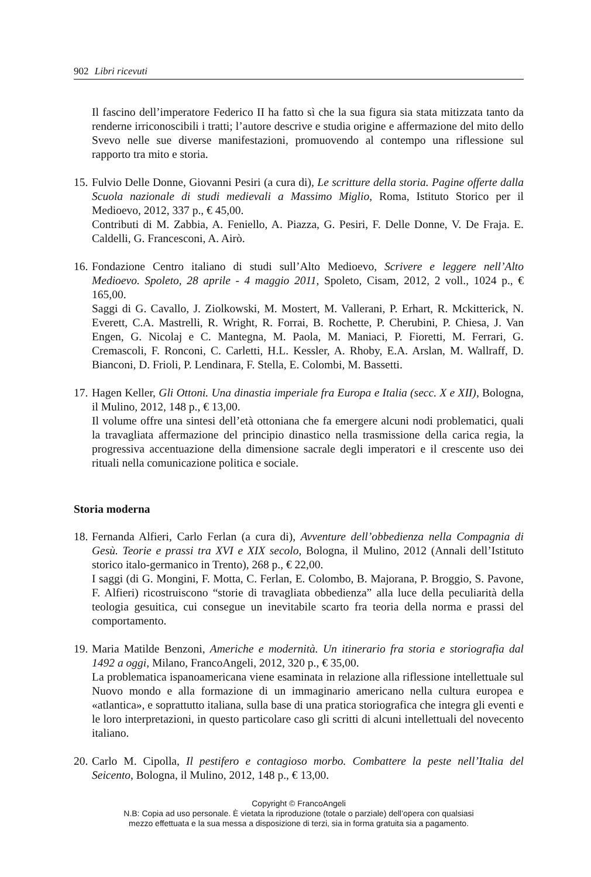902 Libri ricevuti
Il fascino dell’imperatore Federico II ha fatto sì che la sua figura sia stata mitizzata tanto da renderne irriconoscibili i tratti; l’autore descrive e studia origine e affermazione del mito dello Svevo nelle sue diverse manifestazioni, promuovendo al contempo una riflessione sul rapporto tra mito e storia.
15.
Fulvio Delle Donne, Giovanni Pesiri (a cura di), Le scritture della storia. Pagine offerte dalla Scuola nazionale di studi medievali a Massimo Miglio, Roma, Istituto Storico per il Medioevo, 2012, 337 p., € 45,00.
Contributi di M. Zabbia, A. Feniello, A. Piazza, G. Pesiri, F. Delle Donne, V. De Fraja. E. Caldelli, G. Francesconi, A. Airò.
16.
Fondazione Centro italiano di studi sull’Alto Medioevo, Scrivere e leggere nell’Alto Medioevo. Spoleto, 28 aprile - 4 maggio 2011, Spoleto, Cisam, 2012, 2 voll., 1024 p., € 165,00.
Saggi di G. Cavallo, J. Ziolkowski, M. Mostert, M. Vallerani, P. Erhart, R. Mckitterick, N. Everett, C.A. Mastrelli, R. Wright, R. Forrai, B. Rochette, P. Cherubini, P. Chiesa, J. Van Engen, G. Nicolaj e C. Mantegna, M. Paola, M. Maniaci, P. Fioretti, M. Ferrari, G. Cremascoli, F. Ronconi, C. Carletti, H.L. Kessler, A. Rhoby, E.A. Arslan, M. Wallraff, D. Bianconi, D. Frioli, P. Lendinara, F. Stella, E. Colombi, M. Bassetti.
17.
Hagen Keller, Gli Ottoni. Una dinastia imperiale fra Europa e Italia (secc. X e XII), Bologna, il Mulino, 2012, 148 p., € 13,00.
Il volume offre una sintesi dell’età ottoniana che fa emergere alcuni nodi problematici, quali la travagliata affermazione del principio dinastico nella trasmissione della carica regia, la progressiva accentuazione della dimensione sacrale degli imperatori e il crescente uso dei rituali nella comunicazione politica e sociale.
Storia moderna
18.
Fernanda Alfieri, Carlo Ferlan (a cura di), Avventure dell’obbedienza nella Compagnia di Gesù. Teorie e prassi tra XVI e XIX secolo, Bologna, il Mulino, 2012 (Annali dell’Istituto storico italo-germanico in Trento), 268 p., € 22,00.
I saggi (di G. Mongini, F. Motta, C. Ferlan, E. Colombo, B. Majorana, P. Broggio, S. Pavone, F. Alfieri) ricostruiscono “storie di travagliata obbedienza” alla luce della peculiarità della teologia gesuitica, cui consegue un inevitabile scarto fra teoria della norma e prassi del comportamento.
19.
Maria Matilde Benzoni, Americhe e modernità. Un itinerario fra storia e storiografia dal 1492 a oggi, Milano, FrancoAngeli, 2012, 320 p., € 35,00.
La problematica ispanoamericana viene esaminata in relazione alla riflessione intellettuale sul Nuovo mondo e alla formazione di un immaginario americano nella cultura europea e «atlantica», e soprattutto italiana, sulla base di una pratica storiografica che integra gli eventi e le loro interpretazioni, in questo particolare caso gli scritti di alcuni intellettuali del novecento italiano.
20.
Carlo M. Cipolla, Il pestifero e contagioso morbo. Combattere la peste nell’Italia del Seicento, Bologna, il Mulino, 2012, 148 p., € 13,00.
Copyright © FrancoAngeli
N.B: Copia ad uso personale. È vietata la riproduzione (totale o parziale) dell’opera con qualsiasi
mezzo effettuata e la sua messa a disposizione di terzi, sia in forma gratuita sia a pagamento.